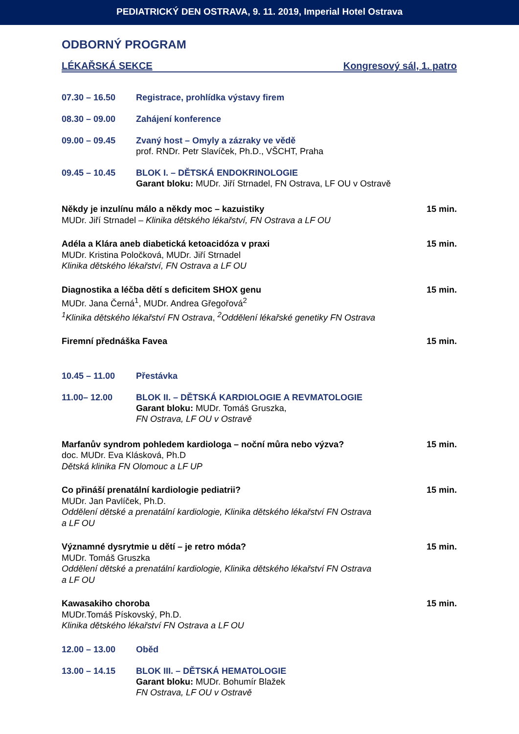PEDIATRICKÝ DEN OSTRAVA, 9. 11. 2019, Imperial Hotel Ostrava
ODBORNÝ PROGRAM
LÉKAŘSKÁ SEKCE Kongresový sál, 1. patro
07.30 – 16.50 Registrace, prohlídka výstavy firem
08.30 – 09.00 Zahájení konference
09.00 – 09.45 Zvaný host – Omyly a zázraky ve vědě
prof. RNDr. Petr Slavíček, Ph.D., VŠCHT, Praha
09.45 – 10.45 BLOK I. – DĚTSKÁ ENDOKRINOLOGIE
Garant bloku: MUDr. Jiří Strnadel, FN Ostrava, LF OU v Ostravě
Někdy je inzulínu málo a někdy moc – kazuistiky
MUDr. Jiří Strnadel – Klinika dětského lékařství, FN Ostrava a LF OU
15 min.
Adéla a Klára aneb diabetická ketoacidóza v praxi
MUDr. Kristina Poločková, MUDr. Jiří Strnadel
Klinika dětského lékařství, FN Ostrava a LF OU
15 min.
Diagnostika a léčba dětí s deficitem SHOX genu
MUDr. Jana Černá<sup>1</sup>, MUDr. Andrea Gřegořová<sup>2</sup>
<sup>1</sup> Klinika dětského lékařství FN Ostrava, <sup>2</sup>Oddělení lékařské genetiky FN Ostrava
15 min.
Firemní přednáška Favea 15 min.
10.45 – 11.00 Přestávka
11.00– 12.00 BLOK II. – DĚTSKÁ KARDIOLOGIE A REVMATOLOGIE
Garant bloku: MUDr. Tomáš Gruszka,
FN Ostrava, LF OU v Ostravě
Marfanův syndrom pohledem kardiologa – noční můra nebo výzva?
doc. MUDr. Eva Klásková, Ph.D
Dětská klinika FN Olomouc a LF UP
15 min.
Co přináší prenatální kardiologie pediatrii?
MUDr. Jan Pavlíček, Ph.D.
Oddělení dětské a prenatální kardiologie, Klinika dětského lékařství FN Ostrava
a LF OU
15 min.
Významné dysrytmie u dětí – je retro móda?
MUDr. Tomáš Gruszka
Oddělení dětské a prenatální kardiologie, Klinika dětského lékařství FN Ostrava
a LF OU
15 min.
Kawasakiho choroba
MUDr.Tomáš Pískovský, Ph.D.
Klinika dětského lékařství FN Ostrava a LF OU
15 min.
12.00 – 13.00 Oběd
13.00 – 14.15 BLOK III. – DĚTSKÁ HEMATOLOGIE
Garant bloku: MUDr. Bohumír Blažek
FN Ostrava, LF OU v Ostravě